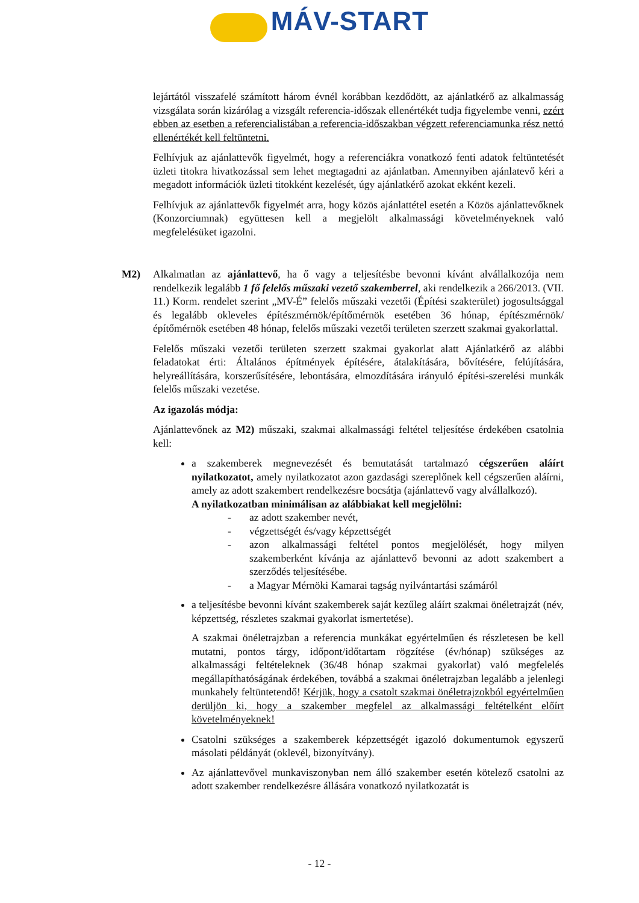MÁV-START
lejártától visszafelé számított három évnél korábban kezdődött, az ajánlatkérő az alkalmasság vizsgálata során kizárólag a vizsgált referencia-időszak ellenértékét tudja figyelembe venni, ezért ebben az esetben a referencialistában a referencia-időszakban végzett referenciamunka rész nettó ellenértékét kell feltüntetni.
Felhívjuk az ajánlattevők figyelmét, hogy a referenciákra vonatkozó fenti adatok feltüntetését üzleti titokra hivatkozással sem lehet megtagadni az ajánlatban. Amennyiben ajánlatevő kéri a megadott információk üzleti titokként kezelését, úgy ajánlatkérő azokat ekként kezeli.
Felhívjuk az ajánlattevők figyelmét arra, hogy közös ajánlattétel esetén a Közös ajánlattevőknek (Konzorciumnak) együttesen kell a megjelölt alkalmassági követelményeknek való megfelelésüket igazolni.
M2) Alkalmatlan az ajánlattevő, ha ő vagy a teljesítésbe bevonni kívánt alvállalkozója nem rendelkezik legalább 1 fő felelős műszaki vezető szakemberrel, aki rendelkezik a 266/2013. (VII. 11.) Korm. rendelet szerint „MV-É” felelős műszaki vezetői (Építési szakterület) jogosultsággal és legalább okleveles építészmérnök/építőmérnök esetében 36 hónap, építészmérnök/építőmérnök esetében 48 hónap, felelős műszaki vezetői területen szerzett szakmai gyakorlattal.
Felelős műszaki vezetői területen szerzett szakmai gyakorlat alatt Ajánlatkérő az alábbi feladatokat érti: Általános építmények építésére, átalakítására, bővítésére, felújítására, helyreállítására, korszerűsítésére, lebontására, elmozdítására irányuló építési-szerelési munkák felelős műszaki vezetése.
Az igazolás módja:
Ajánlattevőnek az M2) műszaki, szakmai alkalmassági feltétel teljesítése érdekében csatolnia kell:
a szakemberek megnevezését és bemutatását tartalmazó cégszerűen aláírt nyilatkozatot, amely nyilatkozatot azon gazdasági szereplőnek kell cégszerűen aláírni, amely az adott szakembert rendelkezésre bocsátja (ajánlattevő vagy alvállalkozó).
A nyilatkozatban minimálisan az alábbiakat kell megjelölni:
- az adott szakember nevét,
- végzettségét és/vagy képzettségét
- azon alkalmassági feltétel pontos megjelölését, hogy milyen szakemberként kívánja az ajánlattevő bevonni az adott szakembert a szerződés teljesítésébe.
- a Magyar Mérnöki Kamarai tagság nyilvántartási számáról
a teljesítésbe bevonni kívánt szakemberek saját kezűleg aláírt szakmai önéletrajzát (név, képzettség, részletes szakmai gyakorlat ismertetése).
A szakmai önéletrajzban a referencia munkákat egyértelműen és részletesen be kell mutatni, pontos tárgy, időpont/időtartam rögzítése (év/hónap) szükséges az alkalmassági feltételeknek (36/48 hónap szakmai gyakorlat) való megfelelés megállapíthatóságának érdekében, továbbá a szakmai önéletrajzban legalább a jelenlegi munkahely feltüntetendő! Kérjük, hogy a csatolt szakmai önéletrajzokból egyértelműen derüljön ki, hogy a szakember megfelel az alkalmassági feltételként előírt követelményeknek!
Csatolni szükséges a szakemberek képzettségét igazoló dokumentumok egyszerű másolati példányát (oklevél, bizonyítvány).
Az ajánlattevővel munkaviszonyban nem álló szakember esetén kötelező csatolni az adott szakember rendelkezésre állására vonatkozó nyilatkozatát is
- 12 -